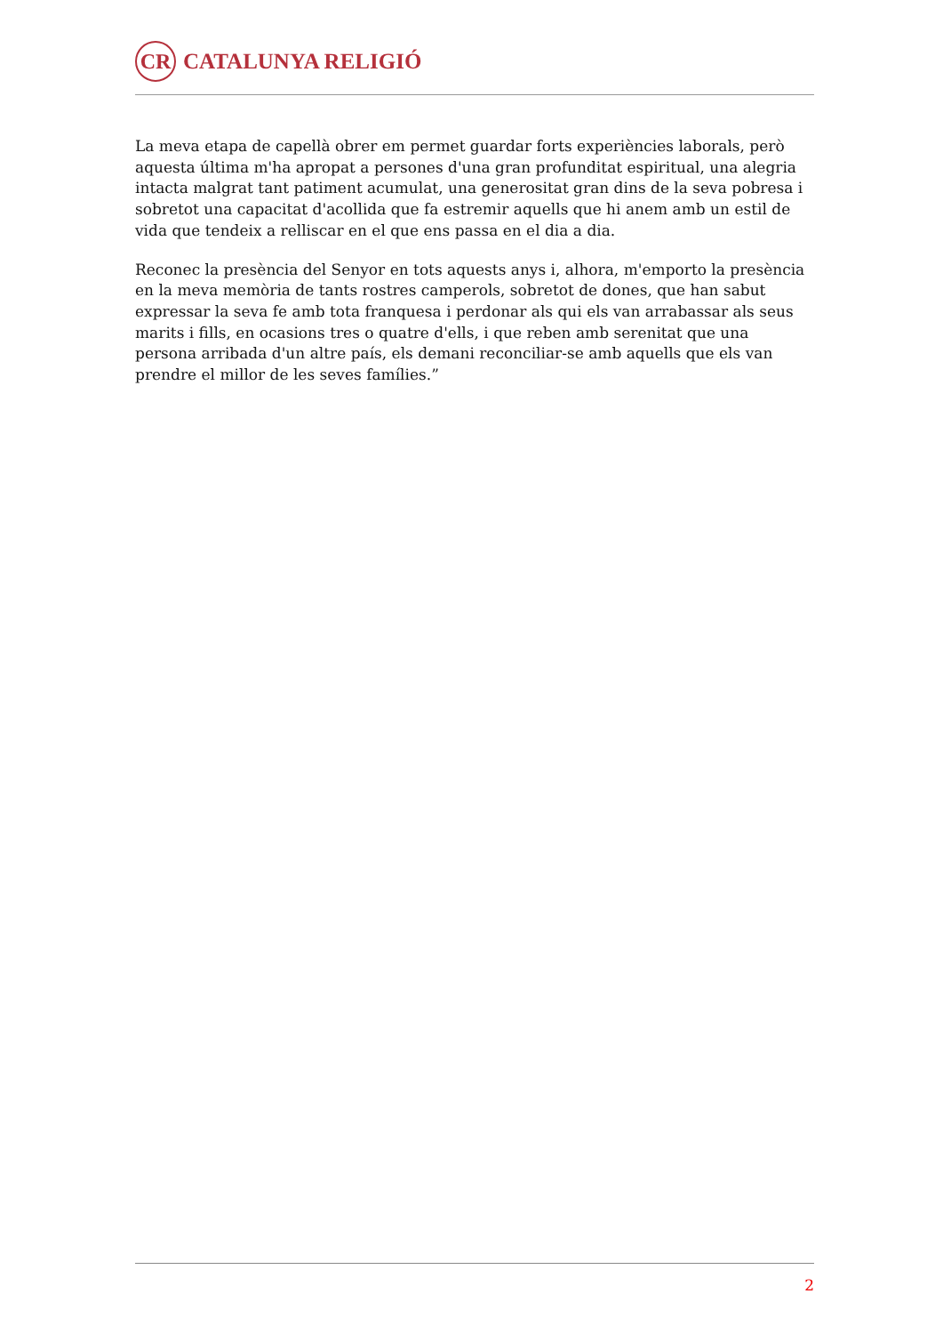CR
CATALUNYA RELIGIÓ
La meva etapa de capellà obrer em permet guardar forts experiències laborals, però aquesta última m'ha apropat a persones d'una gran profunditat espiritual, una alegria intacta malgrat tant patiment acumulat, una generositat gran dins de la seva pobresa i sobretot una capacitat d'acollida que fa estremir aquells que hi anem amb un estil de vida que tendeix a relliscar en el que ens passa en el dia a dia.
Reconec la presència del Senyor en tots aquests anys i, alhora, m'emporto la presència en la meva memòria de tants rostres camperols, sobretot de dones, que han sabut expressar la seva fe amb tota franquesa i perdonar als qui els van arrabassar als seus marits i fills, en ocasions tres o quatre d'ells, i que reben amb serenitat que una persona arribada d'un altre país, els demani reconciliar-se amb aquells que els van prendre el millor de les seves famílies.”
2